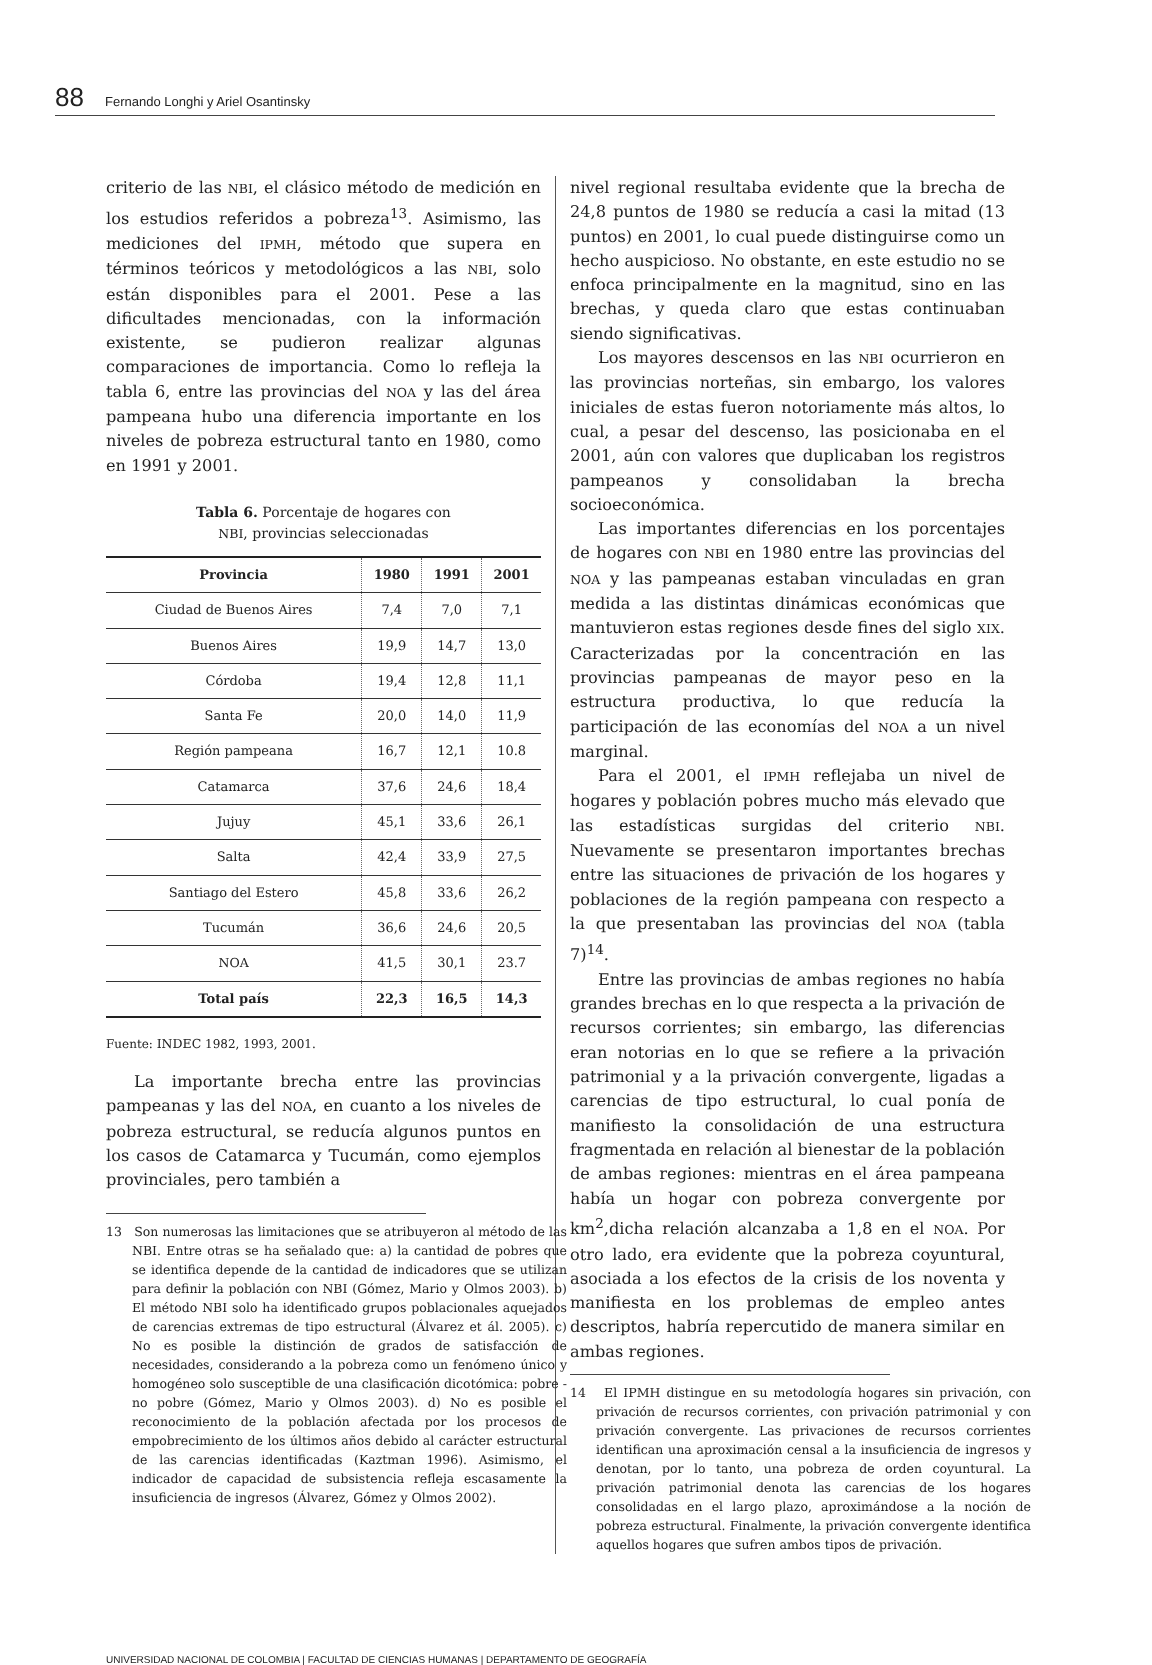88 Fernando Longhi y Ariel Osantinsky
criterio de las NBI, el clásico método de medición en los estudios referidos a pobreza<sup>13</sup>. Asimismo, las mediciones del IPMH, método que supera en términos teóricos y metodológicos a las NBI, solo están disponibles para el 2001. Pese a las dificultades mencionadas, con la información existente, se pudieron realizar algunas comparaciones de importancia. Como lo refleja la tabla 6, entre las provincias del NOA y las del área pampeana hubo una diferencia importante en los niveles de pobreza estructural tanto en 1980, como en 1991 y 2001.
Tabla 6. Porcentaje de hogares con
NBI, provincias seleccionadas
| Provincia | 1980 | 1991 | 2001 |
| --- | --- | --- | --- |
| Ciudad de Buenos Aires | 7,4 | 7,0 | 7,1 |
| Buenos Aires | 19,9 | 14,7 | 13,0 |
| Córdoba | 19,4 | 12,8 | 11,1 |
| Santa Fe | 20,0 | 14,0 | 11,9 |
| Región pampeana | 16,7 | 12,1 | 10.8 |
| Catamarca | 37,6 | 24,6 | 18,4 |
| Jujuy | 45,1 | 33,6 | 26,1 |
| Salta | 42,4 | 33,9 | 27,5 |
| Santiago del Estero | 45,8 | 33,6 | 26,2 |
| Tucumán | 36,6 | 24,6 | 20,5 |
| NOA | 41,5 | 30,1 | 23.7 |
| Total país | 22,3 | 16,5 | 14,3 |
Fuente: INDEC 1982, 1993, 2001.
La importante brecha entre las provincias pampeanas y las del NOA, en cuanto a los niveles de pobreza estructural, se reducía algunos puntos en los casos de Catamarca y Tucumán, como ejemplos provinciales, pero también a
13 Son numerosas las limitaciones que se atribuyeron al método de las NBI. Entre otras se ha señalado que: a) la cantidad de pobres que se identifica depende de la cantidad de indicadores que se utilizan para definir la población con NBI (Gómez, Mario y Olmos 2003). b) El método NBI solo ha identificado grupos poblacionales aquejados de carencias extremas de tipo estructural (Álvarez et ál. 2005). c) No es posible la distinción de grados de satisfacción de necesidades, considerando a la pobreza como un fenómeno único y homogéneo solo susceptible de una clasificación dicotómica: pobre - no pobre (Gómez, Mario y Olmos 2003). d) No es posible el reconocimiento de la población afectada por los procesos de empobrecimiento de los últimos años debido al carácter estructural de las carencias identificadas (Kaztman 1996). Asimismo, el indicador de capacidad de subsistencia refleja escasamente la insuficiencia de ingresos (Álvarez, Gómez y Olmos 2002).
nivel regional resultaba evidente que la brecha de 24,8 puntos de 1980 se reducía a casi la mitad (13 puntos) en 2001, lo cual puede distinguirse como un hecho auspicioso. No obstante, en este estudio no se enfoca principalmente en la magnitud, sino en las brechas, y queda claro que estas continuaban siendo significativas.
Los mayores descensos en las NBI ocurrieron en las provincias norteñas, sin embargo, los valores iniciales de estas fueron notoriamente más altos, lo cual, a pesar del descenso, las posicionaba en el 2001, aún con valores que duplicaban los registros pampeanos y consolidaban la brecha socioeconómica.
Las importantes diferencias en los porcentajes de hogares con NBI en 1980 entre las provincias del NOA y las pampeanas estaban vinculadas en gran medida a las distintas dinámicas económicas que mantuvieron estas regiones desde fines del siglo XIX. Caracterizadas por la concentración en las provincias pampeanas de mayor peso en la estructura productiva, lo que reducía la participación de las economías del NOA a un nivel marginal.
Para el 2001, el IPMH reflejaba un nivel de hogares y población pobres mucho más elevado que las estadísticas surgidas del criterio NBI. Nuevamente se presentaron importantes brechas entre las situaciones de privación de los hogares y poblaciones de la región pampeana con respecto a la que presentaban las provincias del NOA (tabla 7)<sup>14</sup>.
Entre las provincias de ambas regiones no había grandes brechas en lo que respecta a la privación de recursos corrientes; sin embargo, las diferencias eran notorias en lo que se refiere a la privación patrimonial y a la privación convergente, ligadas a carencias de tipo estructural, lo cual ponía de manifiesto la consolidación de una estructura fragmentada en relación al bienestar de la población de ambas regiones: mientras en el área pampeana había un hogar con pobreza convergente por km<sup>2</sup>,dicha relación alcanzaba a 1,8 en el NOA. Por otro lado, era evidente que la pobreza coyuntural, asociada a los efectos de la crisis de los noventa y manifiesta en los problemas de empleo antes descriptos, habría repercutido de manera similar en ambas regiones.
14 El IPMH distingue en su metodología hogares sin privación, con privación de recursos corrientes, con privación patrimonial y con privación convergente. Las privaciones de recursos corrientes identifican una aproximación censal a la insuficiencia de ingresos y denotan, por lo tanto, una pobreza de orden coyuntural. La privación patrimonial denota las carencias de los hogares consolidadas en el largo plazo, aproximándose a la noción de pobreza estructural. Finalmente, la privación convergente identifica aquellos hogares que sufren ambos tipos de privación.
UNIVERSIDAD NACIONAL DE COLOMBIA | FACULTAD DE CIENCIAS HUMANAS | DEPARTAMENTO DE GEOGRAFÍA